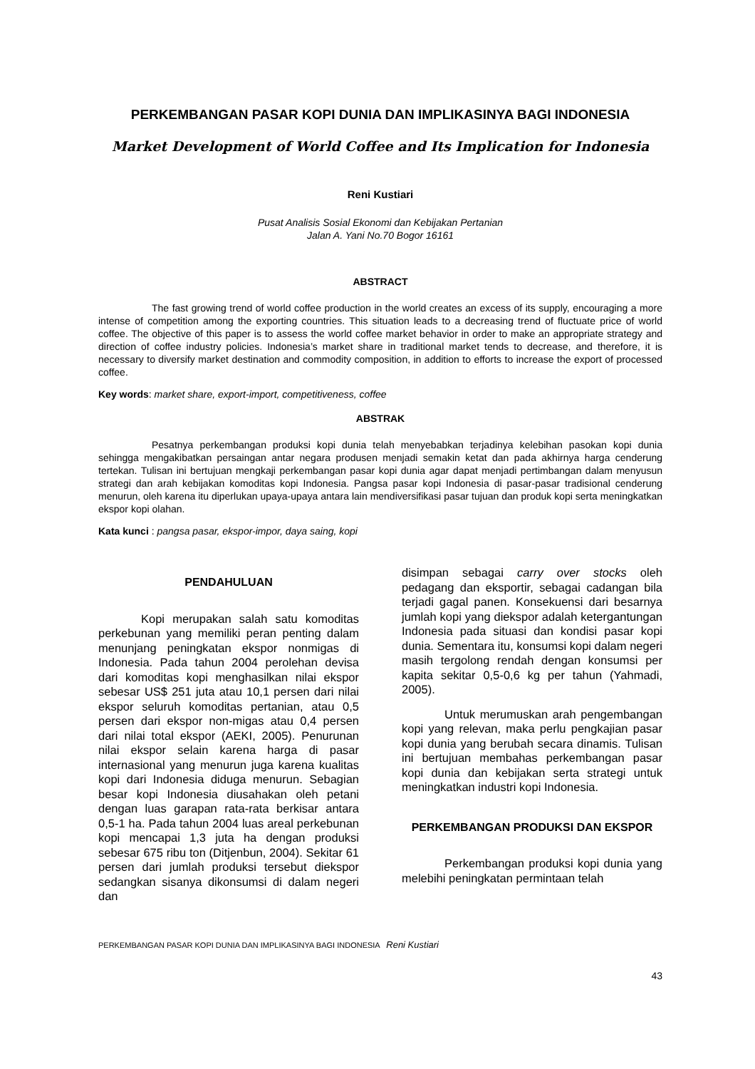PERKEMBANGAN PASAR KOPI DUNIA DAN IMPLIKASINYA BAGI INDONESIA
Market Development of World Coffee and Its Implication for Indonesia
Reni Kustiari
Pusat Analisis Sosial Ekonomi dan Kebijakan Pertanian
Jalan A. Yani No.70 Bogor 16161
ABSTRACT
The fast growing trend of world coffee production in the world creates an excess of its supply, encouraging a more intense of competition among the exporting countries. This situation leads to a decreasing trend of fluctuate price of world coffee. The objective of this paper is to assess the world coffee market behavior in order to make an appropriate strategy and direction of coffee industry policies. Indonesia’s market share in traditional market tends to decrease, and therefore, it is necessary to diversify market destination and commodity composition, in addition to efforts to increase the export of processed coffee.
Key words: market share, export-import, competitiveness, coffee
ABSTRAK
Pesatnya perkembangan produksi kopi dunia telah menyebabkan terjadinya kelebihan pasokan kopi dunia sehingga mengakibatkan persaingan antar negara produsen menjadi semakin ketat dan pada akhirnya harga cenderung tertekan. Tulisan ini bertujuan mengkaji perkembangan pasar kopi dunia agar dapat menjadi pertimbangan dalam menyusun strategi dan arah kebijakan komoditas kopi Indonesia. Pangsa pasar kopi Indonesia di pasar-pasar tradisional cenderung menurun, oleh karena itu diperlukan upaya-upaya antara lain mendiversifikasi pasar tujuan dan produk kopi serta meningkatkan ekspor kopi olahan.
Kata kunci : pangsa pasar, ekspor-impor, daya saing, kopi
PENDAHULUAN
Kopi merupakan salah satu komoditas perkebunan yang memiliki peran penting dalam menunjang peningkatan ekspor nonmigas di Indonesia. Pada tahun 2004 perolehan devisa dari komoditas kopi menghasilkan nilai ekspor sebesar US$ 251 juta atau 10,1 persen dari nilai ekspor seluruh komoditas pertanian, atau 0,5 persen dari ekspor non-migas atau 0,4 persen dari nilai total ekspor (AEKI, 2005). Penurunan nilai ekspor selain karena harga di pasar internasional yang menurun juga karena kualitas kopi dari Indonesia diduga menurun. Sebagian besar kopi Indonesia diusahakan oleh petani dengan luas garapan rata-rata berkisar antara 0,5-1 ha. Pada tahun 2004 luas areal perkebunan kopi mencapai 1,3 juta ha dengan produksi sebesar 675 ribu ton (Ditjenbun, 2004). Sekitar 61 persen dari jumlah produksi tersebut diekspor sedangkan sisanya dikonsumsi di dalam negeri dan
disimpan sebagai carry over stocks oleh pedagang dan eksportir, sebagai cadangan bila terjadi gagal panen. Konsekuensi dari besarnya jumlah kopi yang diekspor adalah ketergantungan Indonesia pada situasi dan kondisi pasar kopi dunia. Sementara itu, konsumsi kopi dalam negeri masih tergolong rendah dengan konsumsi per kapita sekitar 0,5-0,6 kg per tahun (Yahmadi, 2005).
Untuk merumuskan arah pengembangan kopi yang relevan, maka perlu pengkajian pasar kopi dunia yang berubah secara dinamis. Tulisan ini bertujuan membahas perkembangan pasar kopi dunia dan kebijakan serta strategi untuk meningkatkan industri kopi Indonesia.
PERKEMBANGAN PRODUKSI DAN EKSPOR
Perkembangan produksi kopi dunia yang melebihi peningkatan permintaan telah
PERKEMBANGAN PASAR KOPI DUNIA DAN IMPLIKASINYA BAGI INDONESIA Reni Kustiari
43